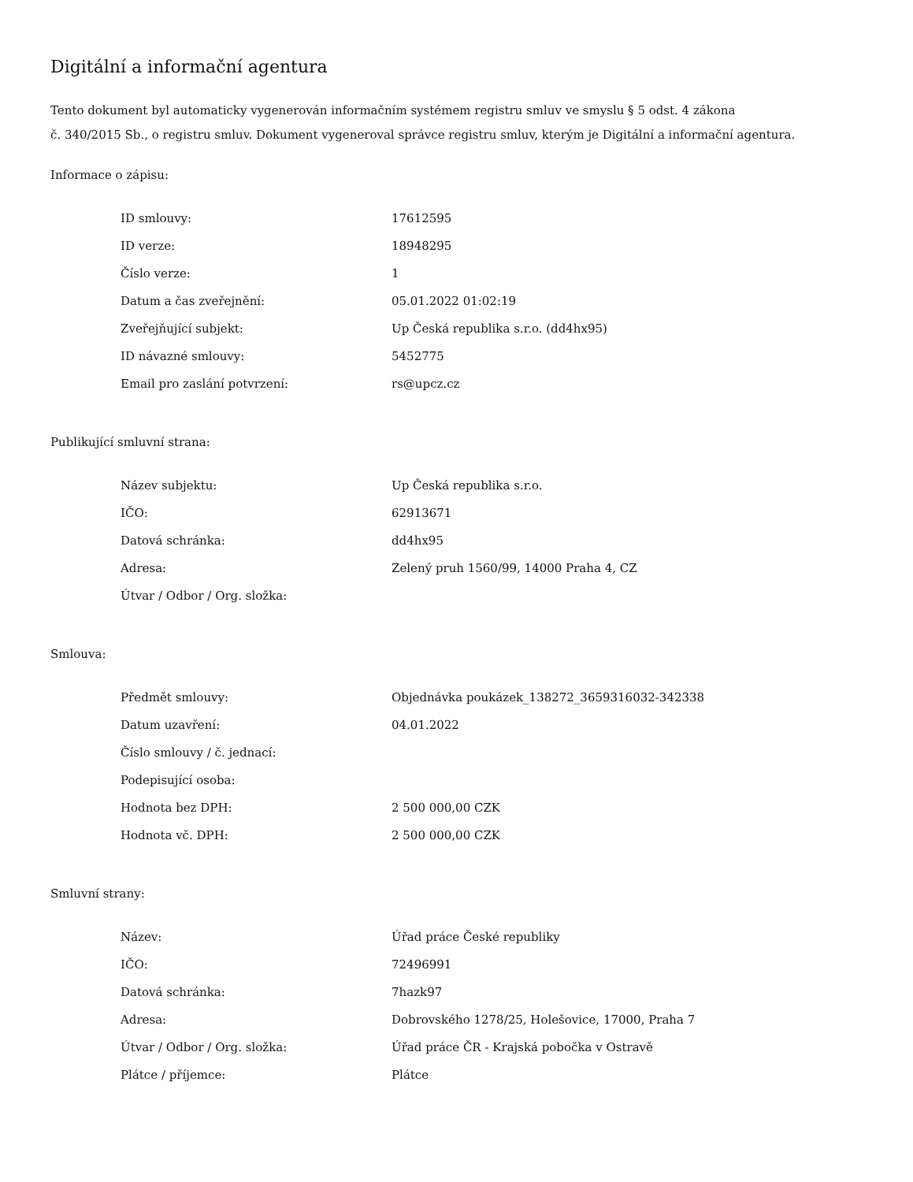Digitální a informační agentura
Tento dokument byl automaticky vygenerován informačním systémem registru smluv ve smyslu § 5 odst. 4 zákona
č. 340/2015 Sb., o registru smluv. Dokument vygeneroval správce registru smluv, kterým je Digitální a informační agentura.
Informace o zápisu:
| ID smlouvy: | 17612595 |
| ID verze: | 18948295 |
| Číslo verze: | 1 |
| Datum a čas zveřejnění: | 05.01.2022 01:02:19 |
| Zveřejňující subjekt: | Up Česká republika s.r.o. (dd4hx95) |
| ID návazné smlouvy: | 5452775 |
| Email pro zaslání potvrzení: | rs@upcz.cz |
Publikující smluvní strana:
| Název subjektu: | Up Česká republika s.r.o. |
| IČO: | 62913671 |
| Datová schránka: | dd4hx95 |
| Adresa: | Zelený pruh 1560/99, 14000 Praha 4, CZ |
| Útvar / Odbor / Org. složka: | |
Smlouva:
| Předmět smlouvy: | Objednávka poukázek_138272_3659316032-342338 |
| Datum uzavření: | 04.01.2022 |
| Číslo smlouvy / č. jednací: | |
| Podepisující osoba: | |
| Hodnota bez DPH: | 2 500 000,00 CZK |
| Hodnota vč. DPH: | 2 500 000,00 CZK |
Smluvní strany:
| Název: | Úřad práce České republiky |
| IČO: | 72496991 |
| Datová schránka: | 7hazk97 |
| Adresa: | Dobrovského 1278/25, Holešovice, 17000, Praha 7 |
| Útvar / Odbor / Org. složka: | Úřad práce ČR - Krajská pobočka v Ostravě |
| Plátce / příjemce: | Plátce |